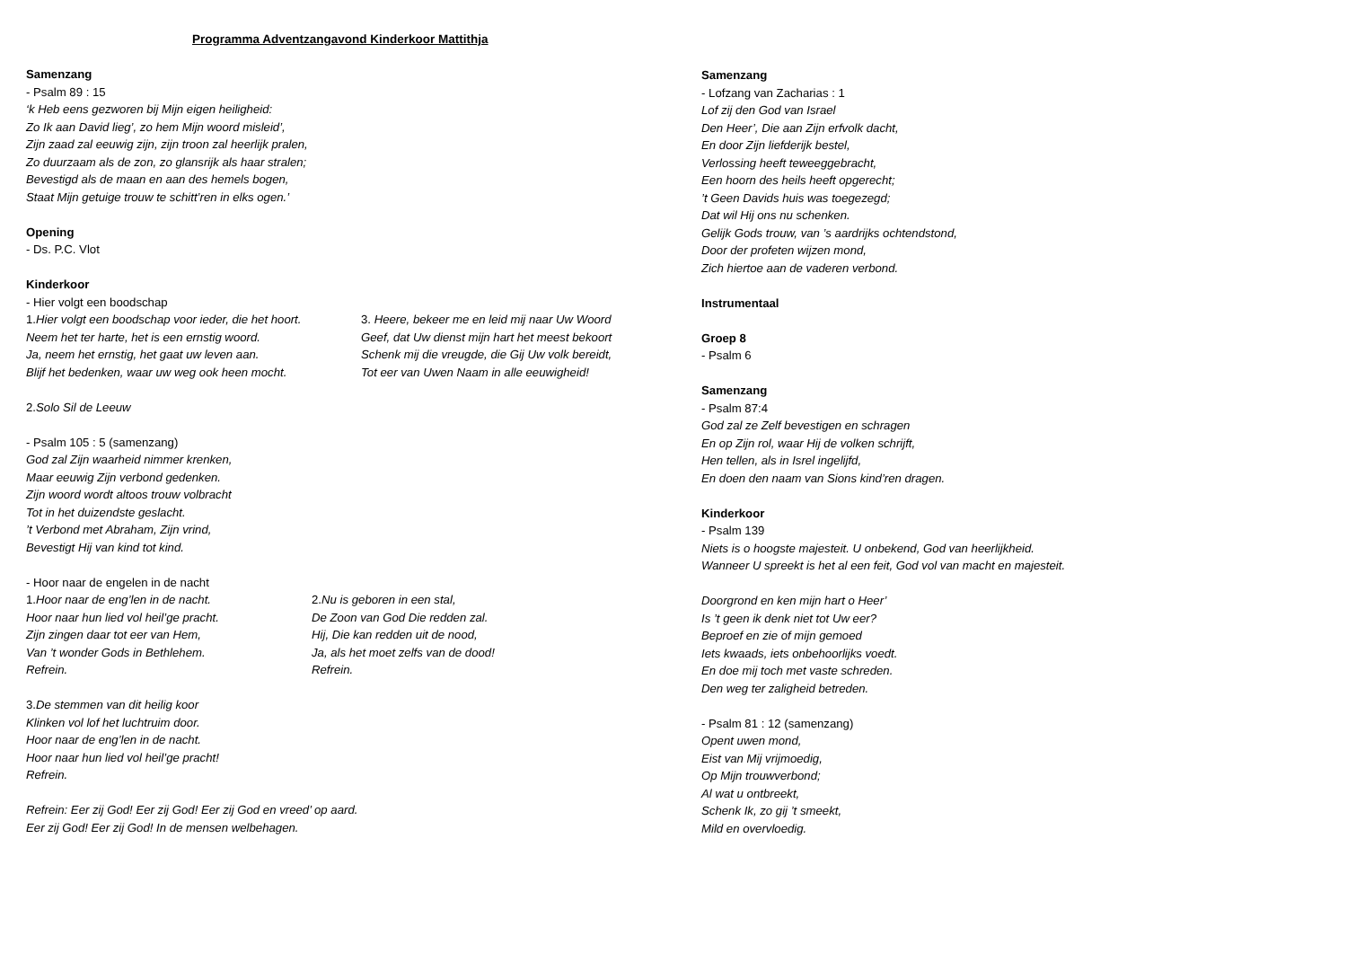Programma Adventzangavond Kinderkoor Mattithja
Samenzang
- Psalm 89 : 15
‘k Heb eens gezworen bij Mijn eigen heiligheid:
Zo Ik aan David lieg’, zo hem Mijn woord misleid’,
Zijn zaad zal eeuwig zijn, zijn troon zal heerlijk pralen,
Zo duurzaam als de zon, zo glansrijk als haar stralen;
Bevestigd als de maan en aan des hemels bogen,
Staat Mijn getuige trouw te schitt’ren in elks ogen.’
Opening
- Ds. P.C. Vlot
Kinderkoor
- Hier volgt een boodschap
1.Hier volgt een boodschap voor ieder, die het hoort.
Neem het ter harte, het is een ernstig woord.
Ja, neem het ernstig, het gaat uw leven aan.
Blijf het bedenken, waar uw weg ook heen mocht.
3. Heere, bekeer me en leid mij naar Uw Woord
Geef, dat Uw dienst mijn hart het meest bekoort
Schenk mij die vreugde, die Gij Uw volk bereidt,
Tot eer van Uwen Naam in alle eeuwigheid!
2.Solo Sil de Leeuw
- Psalm 105 : 5 (samenzang)
God zal Zijn waarheid nimmer krenken,
Maar eeuwig Zijn verbond gedenken.
Zijn woord wordt altoos trouw volbracht
Tot in het duizendste geslacht.
’t Verbond met Abraham, Zijn vrind,
Bevestigt Hij van kind tot kind.
- Hoor naar de engelen in de nacht
1.Hoor naar de eng’len in de nacht.
Hoor naar hun lied vol heil’ge pracht.
Zijn zingen daar tot eer van Hem,
Van ’t wonder Gods in Bethlehem.
Refrein.
2.Nu is geboren in een stal,
De Zoon van God Die redden zal.
Hij, Die kan redden uit de nood,
Ja, als het moet zelfs van de dood!
Refrein.
3.De stemmen van dit heilig koor
Klinken vol lof het luchtruim door.
Hoor naar de eng’len in de nacht.
Hoor naar hun lied vol heil’ge pracht!
Refrein.
Refrein: Eer zij God! Eer zij God! Eer zij God en vreed’ op aard.
Eer zij God! Eer zij God! In de mensen welbehagen.
Samenzang
- Lofzang van Zacharias : 1
Lof zij den God van Israel
Den Heer’, Die aan Zijn erfvolk dacht,
En door Zijn liefderijk bestel,
Verlossing heeft teweeggebracht,
Een hoorn des heils heeft opgerecht;
’t Geen Davids huis was toegezegd;
Dat wil Hij ons nu schenken.
Gelijk Gods trouw, van ’s aardrijks ochtendstond,
Door der profeten wijzen mond,
Zich hiertoe aan de vaderen verbond.
Instrumentaal
Groep 8
- Psalm 6
Samenzang
- Psalm 87:4
God zal ze Zelf bevestigen en schragen
En op Zijn rol, waar Hij de volken schrijft,
Hen tellen, als in Isrel ingelijfd,
En doen den naam van Sions kind’ren dragen.
Kinderkoor
- Psalm 139
Niets is o hoogste majesteit. U onbekend, God van heerlijkheid.
Wanneer U spreekt is het al een feit, God vol van macht en majesteit.
Doorgrond en ken mijn hart o Heer’
Is ’t geen ik denk niet tot Uw eer?
Beproef en zie of mijn gemoed
Iets kwaads, iets onbehoorlijks voedt.
En doe mij toch met vaste schreden.
Den weg ter zaligheid betreden.
- Psalm 81 : 12 (samenzang)
Opent uwen mond,
Eist van Mij vrijmoedig,
Op Mijn trouwverbond;
Al wat u ontbreekt,
Schenk Ik, zo gij ’t smeekt,
Mild en overvloedig.